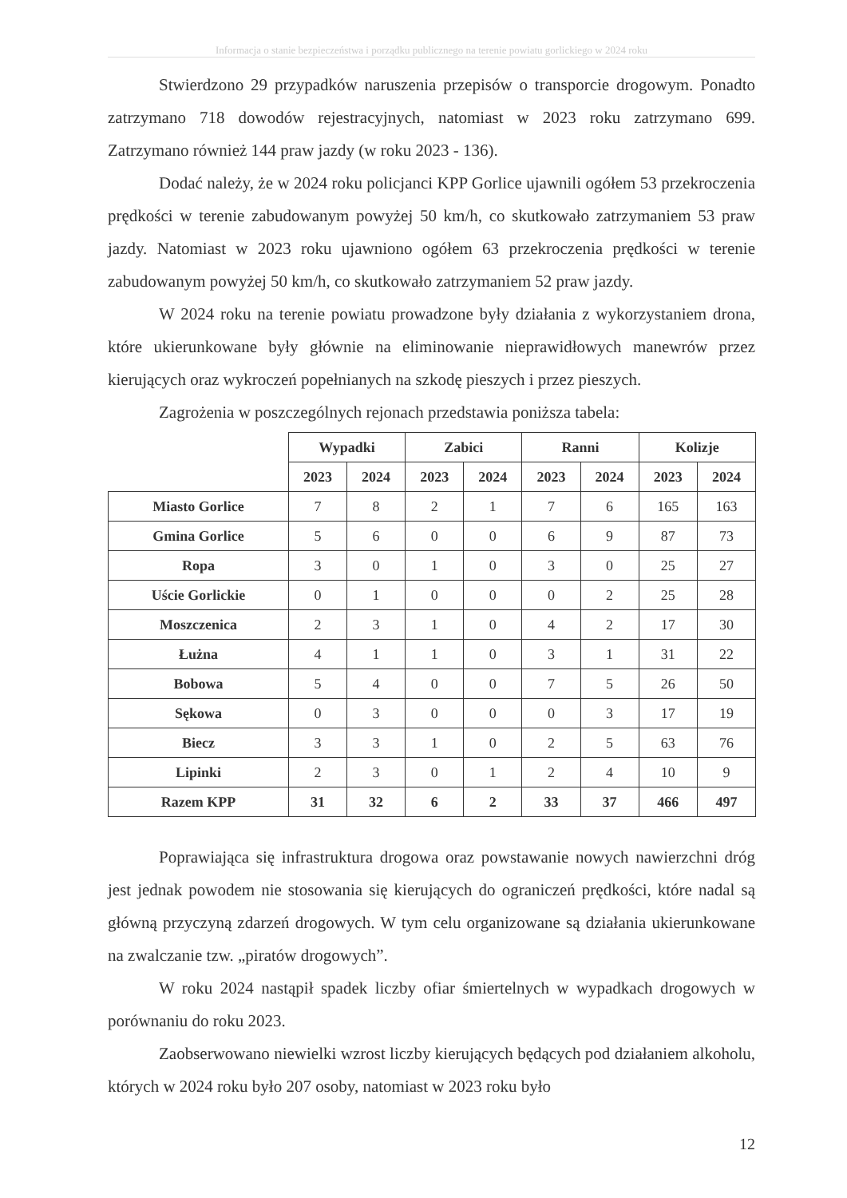Informacja o stanie bezpieczeństwa i porządku publicznego na terenie powiatu gorlickiego w 2024 roku
Stwierdzono 29 przypadków naruszenia przepisów o transporcie drogowym. Ponadto zatrzymano 718 dowodów rejestracyjnych, natomiast w 2023 roku zatrzymano 699. Zatrzymano również 144 praw jazdy (w roku 2023 - 136).
Dodać należy, że w 2024 roku policjanci KPP Gorlice ujawnili ogółem 53 przekroczenia prędkości w terenie zabudowanym powyżej 50 km/h, co skutkowało zatrzymaniem 53 praw jazdy. Natomiast w 2023 roku ujawniono ogółem 63 przekroczenia prędkości w terenie zabudowanym powyżej 50 km/h, co skutkowało zatrzymaniem 52 praw jazdy.
W 2024 roku na terenie powiatu prowadzone były działania z wykorzystaniem drona, które ukierunkowane były głównie na eliminowanie nieprawidłowych manewrów przez kierujących oraz wykroczeń popełnianych na szkodę pieszych i przez pieszych.
Zagrożenia w poszczególnych rejonach przedstawia poniższa tabela:
| | Wypadki | | Zabici | | Ranni | | Kolizje | |
| --- | --- | --- | --- | --- | --- | --- | --- | --- |
| | 2023 | 2024 | 2023 | 2024 | 2023 | 2024 | 2023 | 2024 |
| Miasto Gorlice | 7 | 8 | 2 | 1 | 7 | 6 | 165 | 163 |
| Gmina Gorlice | 5 | 6 | 0 | 0 | 6 | 9 | 87 | 73 |
| Ropa | 3 | 0 | 1 | 0 | 3 | 0 | 25 | 27 |
| Uście Gorlickie | 0 | 1 | 0 | 0 | 0 | 2 | 25 | 28 |
| Moszczenica | 2 | 3 | 1 | 0 | 4 | 2 | 17 | 30 |
| Łużna | 4 | 1 | 1 | 0 | 3 | 1 | 31 | 22 |
| Bobowa | 5 | 4 | 0 | 0 | 7 | 5 | 26 | 50 |
| Sękowa | 0 | 3 | 0 | 0 | 0 | 3 | 17 | 19 |
| Biecz | 3 | 3 | 1 | 0 | 2 | 5 | 63 | 76 |
| Lipinki | 2 | 3 | 0 | 1 | 2 | 4 | 10 | 9 |
| Razem KPP | 31 | 32 | 6 | 2 | 33 | 37 | 466 | 497 |
Poprawiająca się infrastruktura drogowa oraz powstawanie nowych nawierzchni dróg jest jednak powodem nie stosowania się kierujących do ograniczeń prędkości, które nadal są główną przyczyną zdarzeń drogowych. W tym celu organizowane są działania ukierunkowane na zwalczanie tzw. „piratów drogowych”.
W roku 2024 nastąpił spadek liczby ofiar śmiertelnych w wypadkach drogowych w porównaniu do roku 2023.
Zaobserwowano niewielki wzrost liczby kierujących będących pod działaniem alkoholu, których w 2024 roku było 207 osoby, natomiast w 2023 roku było
12